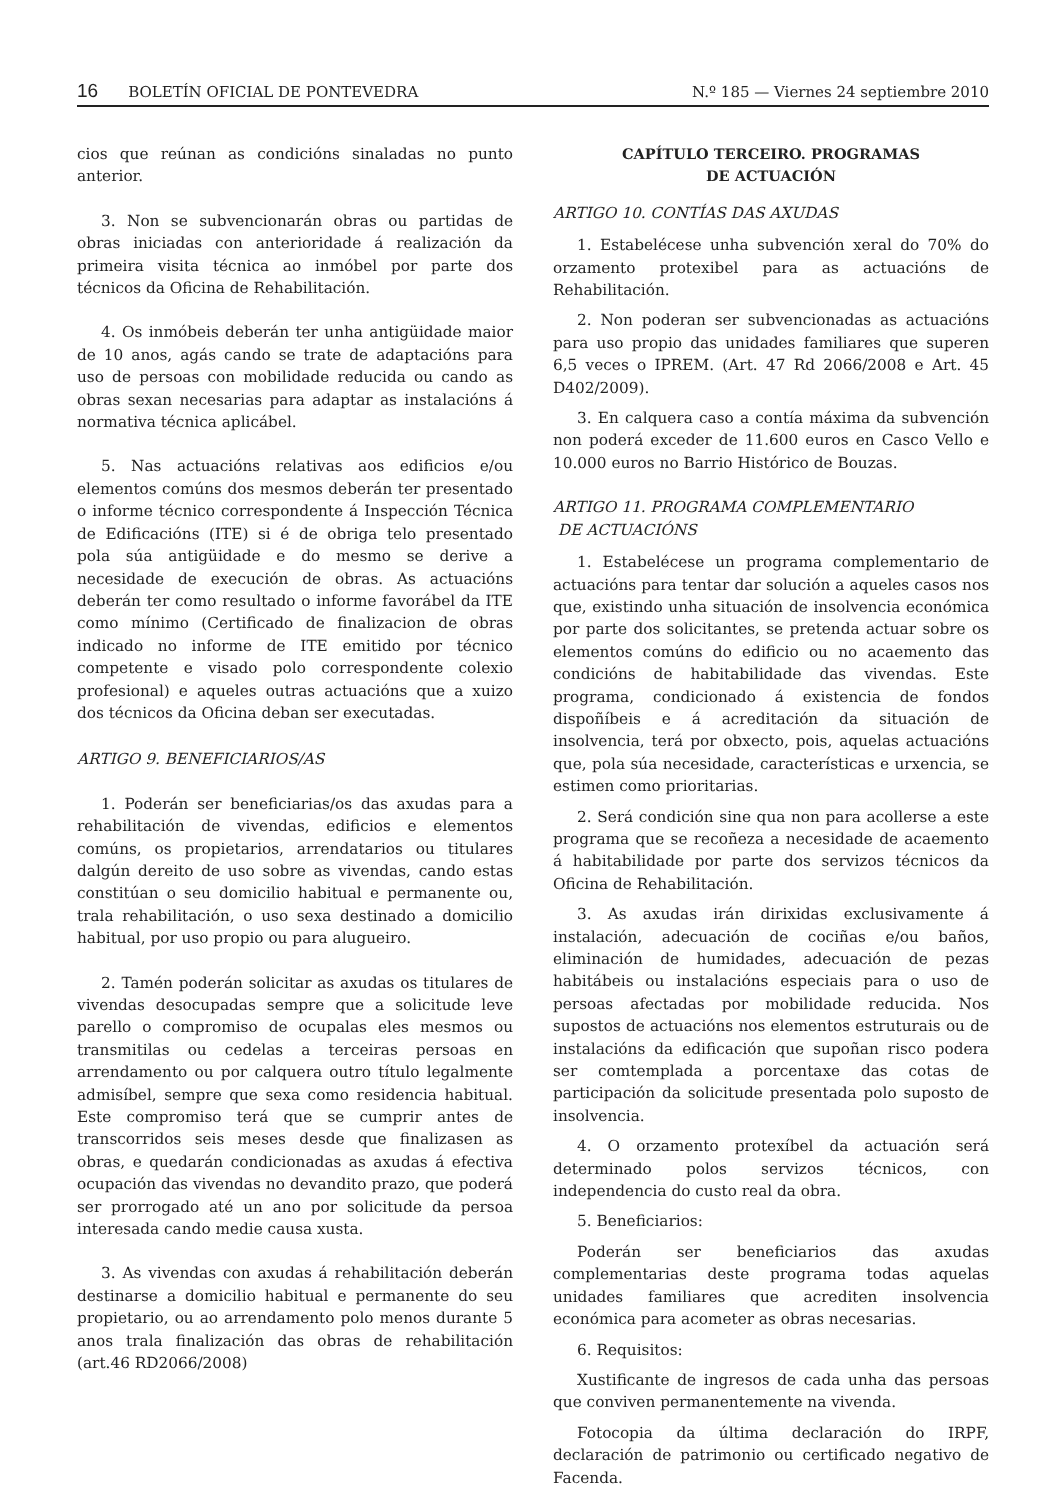16 BOLETÍN OFICIAL DE PONTEVEDRA N.º 185 — Viernes 24 septiembre 2010
cios que reúnan as condicións sinaladas no punto anterior.
3. Non se subvencionarán obras ou partidas de obras iniciadas con anterioridade á realización da primeira visita técnica ao inmóbel por parte dos técnicos da Oficina de Rehabilitación.
4. Os inmóbeis deberán ter unha antigüidade maior de 10 anos, agás cando se trate de adaptacións para uso de persoas con mobilidade reducida ou cando as obras sexan necesarias para adaptar as instalacións á normativa técnica aplicábel.
5. Nas actuacións relativas aos edificios e/ou elementos comúns dos mesmos deberán ter presentado o informe técnico correspondente á Inspección Técnica de Edificacións (ITE) si é de obriga telo presentado pola súa antigüidade e do mesmo se derive a necesidade de execución de obras. As actuacións deberán ter como resultado o informe favorábel da ITE como mínimo (Certificado de finalizacion de obras indicado no informe de ITE emitido por técnico competente e visado polo correspondente colexio profesional) e aqueles outras actuacións que a xuizo dos técnicos da Oficina deban ser executadas.
ARTIGO 9. BENEFICIARIOS/AS
1. Poderán ser beneficiarias/os das axudas para a rehabilitación de vivendas, edificios e elementos comúns, os propietarios, arrendatarios ou titulares dalgún dereito de uso sobre as vivendas, cando estas constitúan o seu domicilio habitual e permanente ou, trala rehabilitación, o uso sexa destinado a domicilio habitual, por uso propio ou para alugueiro.
2. Tamén poderán solicitar as axudas os titulares de vivendas desocupadas sempre que a solicitude leve parello o compromiso de ocupalas eles mesmos ou transmitilas ou cedelas a terceiras persoas en arrendamento ou por calquera outro título legalmente admisíbel, sempre que sexa como residencia habitual. Este compromiso terá que se cumprir antes de transcorridos seis meses desde que finalizasen as obras, e quedarán condicionadas as axudas á efectiva ocupación das vivendas no devandito prazo, que poderá ser prorrogado até un ano por solicitude da persoa interesada cando medie causa xusta.
3. As vivendas con axudas á rehabilitación deberán destinarse a domicilio habitual e permanente do seu propietario, ou ao arrendamento polo menos durante 5 anos trala finalización das obras de rehabilitación (art.46 RD2066/2008)
CAPÍTULO TERCEIRO. PROGRAMAS
DE ACTUACIÓN
ARTIGO 10. CONTÍAS DAS AXUDAS
1. Estabelécese unha subvención xeral do 70% do orzamento protexibel para as actuacións de Rehabilitación.
2. Non poderan ser subvencionadas as actuacións para uso propio das unidades familiares que superen 6,5 veces o IPREM. (Art. 47 Rd 2066/2008 e Art. 45 D402/2009).
3. En calquera caso a contía máxima da subvención non poderá exceder de 11.600 euros en Casco Vello e 10.000 euros no Barrio Histórico de Bouzas.
ARTIGO 11. PROGRAMA COMPLEMENTARIO
DE ACTUACIÓNS
1. Estabelécese un programa complementario de actuacións para tentar dar solución a aqueles casos nos que, existindo unha situación de insolvencia económica por parte dos solicitantes, se pretenda actuar sobre os elementos comúns do edificio ou no acaemento das condicións de habitabilidade das vivendas. Este programa, condicionado á existencia de fondos dispoñíbeis e á acreditación da situación de insolvencia, terá por obxecto, pois, aquelas actuacións que, pola súa necesidade, características e urxencia, se estimen como prioritarias.
2. Será condición sine qua non para acollerse a este programa que se recoñeza a necesidade de acaemento á habitabilidade por parte dos servizos técnicos da Oficina de Rehabilitación.
3. As axudas irán dirixidas exclusivamente á instalación, adecuación de cociñas e/ou baños, eliminación de humidades, adecuación de pezas habitábeis ou instalacións especiais para o uso de persoas afectadas por mobilidade reducida. Nos supostos de actuacións nos elementos estruturais ou de instalacións da edificación que supoñan risco podera ser comtemplada a porcentaxe das cotas de participación da solicitude presentada polo suposto de insolvencia.
4. O orzamento protexíbel da actuación será determinado polos servizos técnicos, con independencia do custo real da obra.
5. Beneficiarios:
Poderán ser beneficiarios das axudas complementarias deste programa todas aquelas unidades familiares que acrediten insolvencia económica para acometer as obras necesarias.
6. Requisitos:
Xustificante de ingresos de cada unha das persoas que conviven permanentemente na vivenda.
Fotocopia da última declaración do IRPF, declaración de patrimonio ou certificado negativo de Facenda.